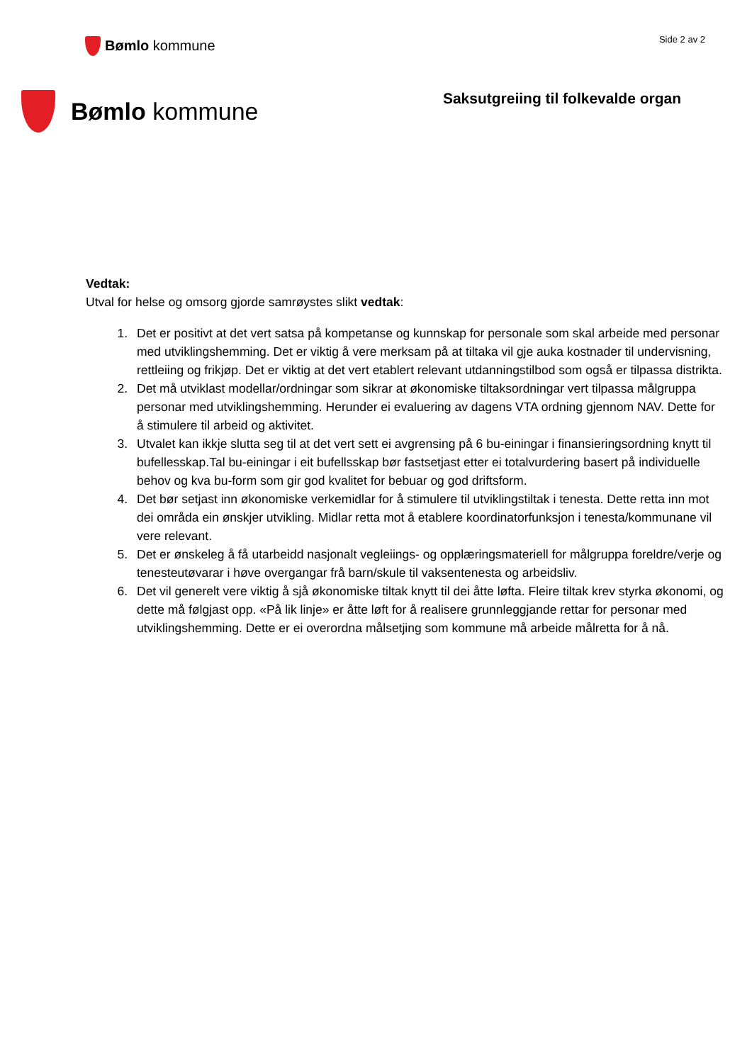Bømlo kommune
Side 2 av 2
Bømlo kommune
Saksutgreiing til folkevalde organ
Vedtak:
Utval for helse og omsorg gjorde samrøystes slikt vedtak:
1. Det er positivt at det vert satsa på kompetanse og kunnskap for personale som skal arbeide med personar med utviklingshemming. Det er viktig å vere merksam på at tiltaka vil gje auka kostnader til undervisning, rettleiing og frikjøp. Det er viktig at det vert etablert relevant utdanningstilbod som også er tilpassa distrikta.
2. Det må utviklast modellar/ordningar som sikrar at økonomiske tiltaksordningar vert tilpassa målgruppa personar med utviklingshemming. Herunder ei evaluering av dagens VTA ordning gjennom NAV. Dette for å stimulere til arbeid og aktivitet.
3. Utvalet kan ikkje slutta seg til at det vert sett ei avgrensing på 6 bu-einingar i finansieringsordning knytt til bufellesskap.Tal bu-einingar i eit bufellsskap bør fastsetjast etter ei totalvurdering basert på individuelle behov og kva bu-form som gir god kvalitet for bebuar og god driftsform.
4. Det bør setjast inn økonomiske verkemidlar for å stimulere til utviklingstiltak i tenesta. Dette retta inn mot dei områda ein ønskjer utvikling. Midlar retta mot å etablere koordinatorfunksjon i tenesta/kommunane vil vere relevant.
5. Det er ønskeleg å få utarbeidd nasjonalt vegleiings- og opplæringsmateriell for målgruppa foreldre/verje og tenesteutøvarar i høve overgangar frå barn/skule til vaksentenesta og arbeidsliv.
6. Det vil generelt vere viktig å sjå økonomiske tiltak knytt til dei åtte løfta. Fleire tiltak krev styrka økonomi, og dette må følgjast opp. «På lik linje» er åtte løft for å realisere grunnleggjande rettar for personar med utviklingshemming. Dette er ei overordna målsetjing som kommune må arbeide målretta for å nå.